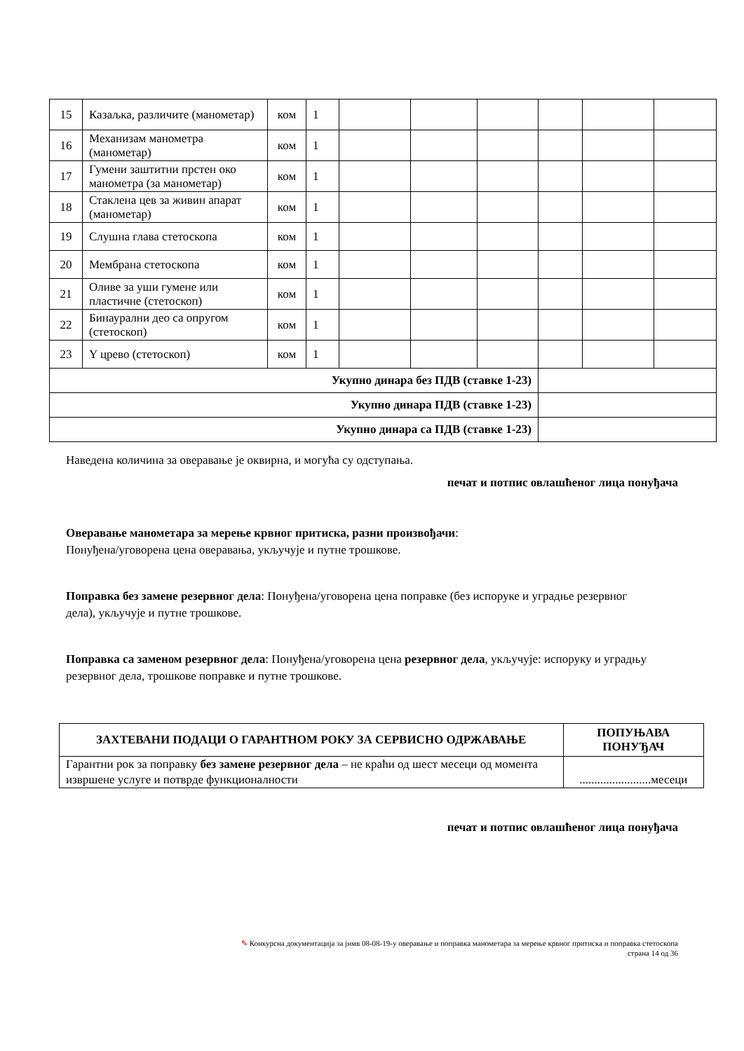| 15 | Казаљка, различите (манометар) | ком | 1 | | | | | | |
| 16 | Механизам манометра (манометар) | ком | 1 | | | | | | |
| 17 | Гумени заштитни прстен око манометра (за манометар) | ком | 1 | | | | | | |
| 18 | Стаклена цев за живин апарат (манометар) | ком | 1 | | | | | | |
| 19 | Слушна глава стетоскопа | ком | 1 | | | | | | |
| 20 | Мембрана стетоскопа | ком | 1 | | | | | | |
| 21 | Оливе за уши гумене или пластичне (стетоскоп) | ком | 1 | | | | | | |
| 22 | Бинаурални део са опругом (стетоскоп) | ком | 1 | | | | | | |
| 23 | Y црево (стетоскоп) | ком | 1 | | | | | | |
| Укупно динара без ПДВ (ставке 1-23) | | | | | | | | | |
| Укупно динара ПДВ (ставке 1-23) | | | | | | | | | |
| Укупно динара са ПДВ (ставке 1-23) | | | | | | | | | |
Наведена количина за оверавање је оквирна, и могућа су одступања.
печат и потпис овлашћеног лица понуђача
Оверавање манометара за мерење крвног притиска, разни произвођачи:
Понуђена/уговорена цена оверавања, укључује и путне трошкове.
Поправка без замене резервног дела: Понуђена/уговорена цена поправке (без испоруке и уградње резервног дела), укључује и путне трошкове.
Поправка са заменом резервног дела: Понуђена/уговорена цена резервног дела, укључује: испоруку и уградњу резервног дела, трошкове поправке и путне трошкове.
| ЗАХТЕВАНИ ПОДАЦИ О ГАРАНТНОМ РОКУ ЗА СЕРВИСНО ОДРЖАВАЊЕ | ПОПУЊАВА ПОНУЂАЧ |
| --- | --- |
| Гарантни рок за поправку без замене резервног дела – не краћи од шест месеци од момента извршене услуге и потврде функционалности | ........................месеци |
печат и потпис овлашћеног лица понуђача
✎ Конкурсна документација за јнмв 08-08-19-у оверавање и поправка манометара за мерење крвног притиска и поправка стетоскопа
страна 14 од 36